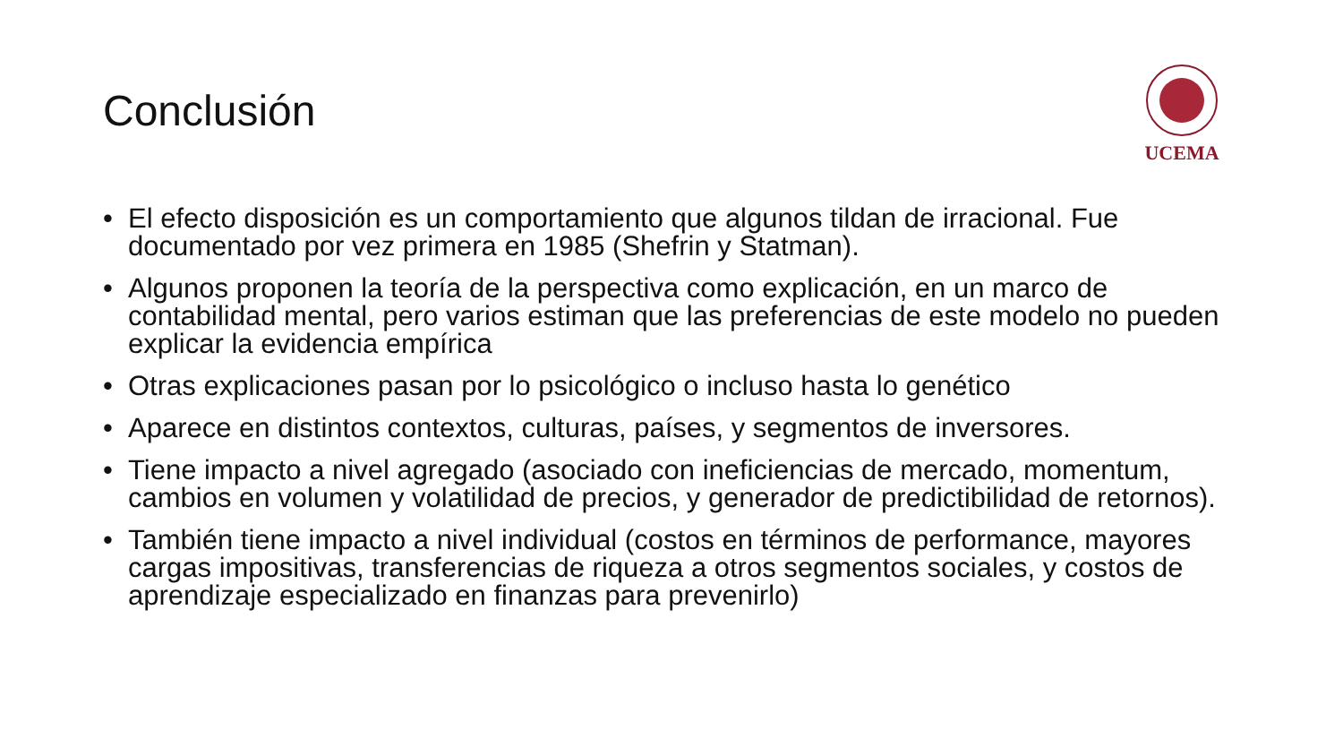Conclusión
UCEMA
• El efecto disposición es un comportamiento que algunos tildan de irracional. Fue documentado por vez primera en 1985 (Shefrin y Statman).
• Algunos proponen la teoría de la perspectiva como explicación, en un marco de contabilidad mental, pero varios estiman que las preferencias de este modelo no pueden explicar la evidencia empírica
• Otras explicaciones pasan por lo psicológico o incluso hasta lo genético
• Aparece en distintos contextos, culturas, países, y segmentos de inversores.
• Tiene impacto a nivel agregado (asociado con ineficiencias de mercado, momentum, cambios en volumen y volatilidad de precios, y generador de predictibilidad de retornos).
• También tiene impacto a nivel individual (costos en términos de performance, mayores cargas impositivas, transferencias de riqueza a otros segmentos sociales, y costos de aprendizaje especializado en finanzas para prevenirlo)